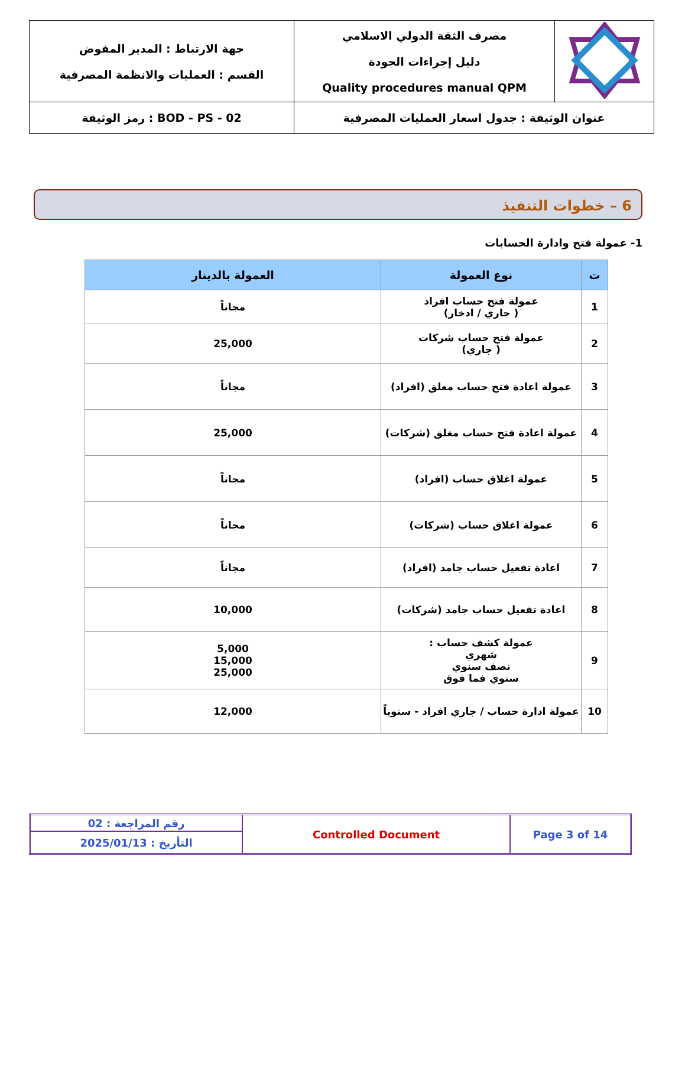| جهة الارتباط : المدير المفوض القسم : العمليات والانظمة المصرفية | مصرف الثقة الدولي الاسلامي دليل إجراءات الجودة Quality procedures manual QPM | |
| رمز الوثيقة : BOD - PS - 02 | عنوان الوثيقة : جدول اسعار العمليات المصرفية | |
6 – خطوات التنفيذ
1- عمولة فتح وادارة الحسابات
| ت | نوع العمولة | العمولة بالدينار |
| --- | --- | --- |
| 1 | عمولة فتح حساب افراد ( جاري / ادخار) | مجاناً |
| 2 | عمولة فتح حساب شركات ( جاري) | 25,000 |
| 3 | عمولة اعادة فتح حساب مغلق (افراد) | مجاناً |
| 4 | عمولة اعادة فتح حساب مغلق (شركات) | 25,000 |
| 5 | عمولة اغلاق حساب (افراد) | مجاناً |
| 6 | عمولة اغلاق حساب (شركات) | مجاناً |
| 7 | اعادة تفعيل حساب جامد (افراد) | مجاناً |
| 8 | اعادة تفعيل حساب جامد (شركات) | 10,000 |
| 9 | عمولة كشف حساب : شهري نصف سنوي سنوي فما فوق | 5,000 15,000 25,000 |
| 10 | عمولة ادارة حساب / جاري افراد - سنوياً | 12,000 |
| رقم المراجعة : 02 | Controlled Document | Page 3 of 14 |
| التأريخ : 2025/01/13 | | |